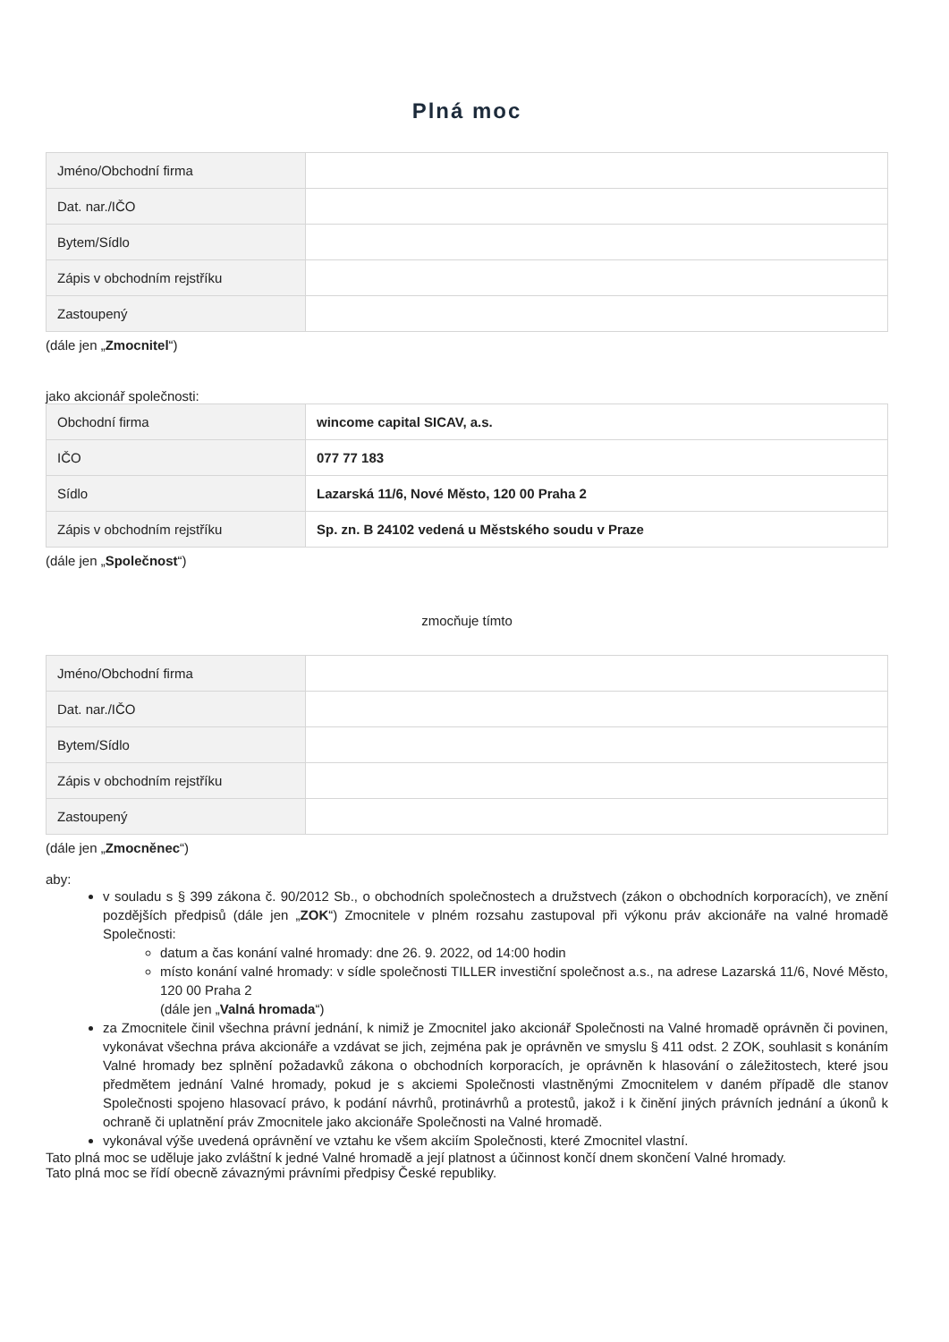Plná moc
| Jméno/Obchodní firma | |
| Dat. nar./IČO | |
| Bytem/Sídlo | |
| Zápis v obchodním rejstříku | |
| Zastoupený | |
(dále jen „Zmocnitel“)
jako akcionář společnosti:
| Obchodní firma | wincome capital SICAV, a.s. |
| IČO | 077 77 183 |
| Sídlo | Lazarská 11/6, Nové Město, 120 00 Praha 2 |
| Zápis v obchodním rejstříku | Sp. zn. B 24102 vedená u Městského soudu v Praze |
(dále jen „Společnost“)
zmocňuje tímto
| Jméno/Obchodní firma | |
| Dat. nar./IČO | |
| Bytem/Sídlo | |
| Zápis v obchodním rejstříku | |
| Zastoupený | |
(dále jen „Zmocněnec“)
aby:
v souladu s § 399 zákona č. 90/2012 Sb., o obchodních společnostech a družstvech (zákon o obchodních korporacích), ve znění pozdějších předpisů (dále jen „ZOK“) Zmocnitele v plném rozsahu zastupoval při výkonu práv akcionáře na valné hromadě Společnosti:
datum a čas konání valné hromady: dne 26. 9. 2022, od 14:00 hodin
místo konání valné hromady: v sídle společnosti TILLER investiční společnost a.s., na adrese Lazarská 11/6, Nové Město, 120 00 Praha 2
(dále jen „Valná hromada“)
za Zmocnitele činil všechna právní jednání, k nimiž je Zmocnitel jako akcionář Společnosti na Valné hromadě oprávněn či povinen, vykonávat všechna práva akcionáře a vzdávat se jich, zejména pak je oprávněn ve smyslu § 411 odst. 2 ZOK, souhlasit s konáním Valné hromady bez splnění požadavků zákona o obchodních korporacích, je oprávněn k hlasování o záležitostech, které jsou předmětem jednání Valné hromady, pokud je s akciemi Společnosti vlastněnými Zmocnitelem v daném případě dle stanov Společnosti spojeno hlasovací právo, k podání návrhů, protinávrhů a protestů, jakož i k činění jiných právních jednání a úkonů k ochraně či uplatnění práv Zmocnitele jako akcionáře Společnosti na Valné hromadě.
vykonával výše uvedená oprávnění ve vztahu ke všem akciím Společnosti, které Zmocnitel vlastní.
Tato plná moc se uděluje jako zvláštní k jedné Valné hromadě a její platnost a účinnost končí dnem skončení Valné hromady.
Tato plná moc se řídí obecně závaznými právními předpisy České republiky.